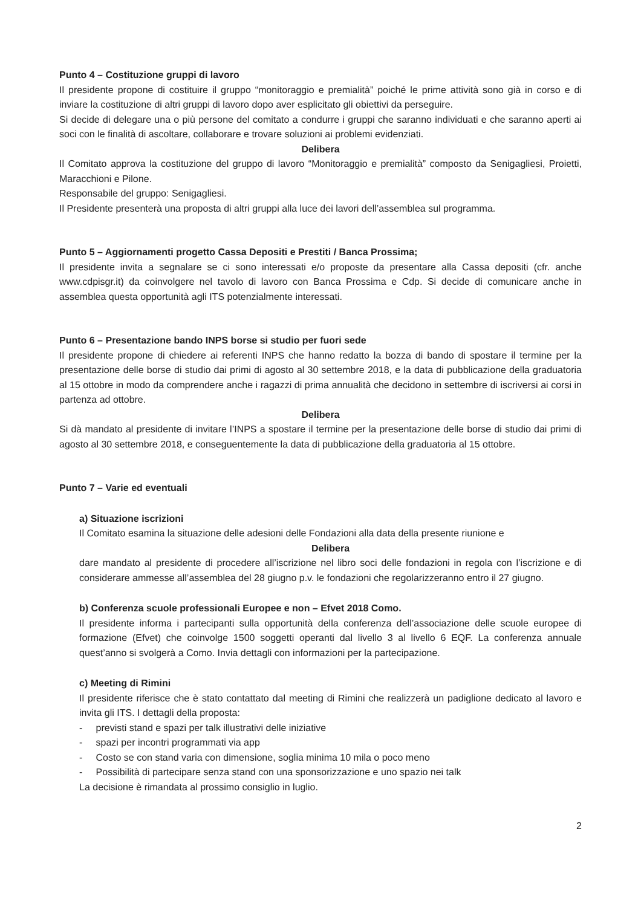Punto 4 – Costituzione gruppi di lavoro
Il presidente propone di costituire il gruppo “monitoraggio e premialità” poiché le prime attività sono già in corso e di inviare la costituzione di altri gruppi di lavoro dopo aver esplicitato gli obiettivi da perseguire.
Si decide di delegare una o più persone del comitato a condurre i gruppi che saranno individuati e che saranno aperti ai soci con le finalità di ascoltare, collaborare e trovare soluzioni ai problemi evidenziati.
Delibera
Il Comitato approva la costituzione del gruppo di lavoro “Monitoraggio e premialità” composto da Senigagliesi, Proietti, Maracchioni e Pilone.
Responsabile del gruppo: Senigagliesi.
Il Presidente presenterà una proposta di altri gruppi alla luce dei lavori dell’assemblea sul programma.
Punto 5 – Aggiornamenti progetto Cassa Depositi e Prestiti / Banca Prossima;
Il presidente invita a segnalare se ci sono interessati e/o proposte da presentare alla Cassa depositi (cfr. anche www.cdpisgr.it) da coinvolgere nel tavolo di lavoro con Banca Prossima e Cdp. Si decide di comunicare anche in assemblea questa opportunità agli ITS potenzialmente interessati.
Punto 6 – Presentazione bando INPS borse si studio per fuori sede
Il presidente propone di chiedere ai referenti INPS che hanno redatto la bozza di bando di spostare il termine per la presentazione delle borse di studio dai primi di agosto al 30 settembre 2018, e la data di pubblicazione della graduatoria al 15 ottobre in modo da comprendere anche i ragazzi di prima annualità che decidono in settembre di iscriversi ai corsi in partenza ad ottobre.
Delibera
Si dà mandato al presidente di invitare l’INPS a spostare il termine per la presentazione delle borse di studio dai primi di agosto al 30 settembre 2018, e conseguentemente la data di pubblicazione della graduatoria al 15 ottobre.
Punto 7 – Varie ed eventuali
a) Situazione iscrizioni
Il Comitato esamina la situazione delle adesioni delle Fondazioni alla data della presente riunione e
Delibera
dare mandato al presidente di procedere all’iscrizione nel libro soci delle fondazioni in regola con l’iscrizione e di considerare ammesse all’assemblea del 28 giugno p.v. le fondazioni che regolarizzeranno entro il 27 giugno.
b) Conferenza scuole professionali Europee e non – Efvet 2018 Como.
Il presidente informa i partecipanti sulla opportunità della conferenza dell’associazione delle scuole europee di formazione (Efvet) che coinvolge 1500 soggetti operanti dal livello 3 al livello 6 EQF. La conferenza annuale quest’anno si svolgerà a Como. Invia dettagli con informazioni per la partecipazione.
c) Meeting di Rimini
Il presidente riferisce che è stato contattato dal meeting di Rimini che realizzerà un padiglione dedicato al lavoro e invita gli ITS. I dettagli della proposta:
- previsti stand e spazi per talk illustrativi delle iniziative
- spazi per incontri programmati via app
- Costo se con stand varia con dimensione, soglia minima 10 mila o poco meno
- Possibilità di partecipare senza stand con una sponsorizzazione e uno spazio nei talk
La decisione è rimandata al prossimo consiglio in luglio.
2